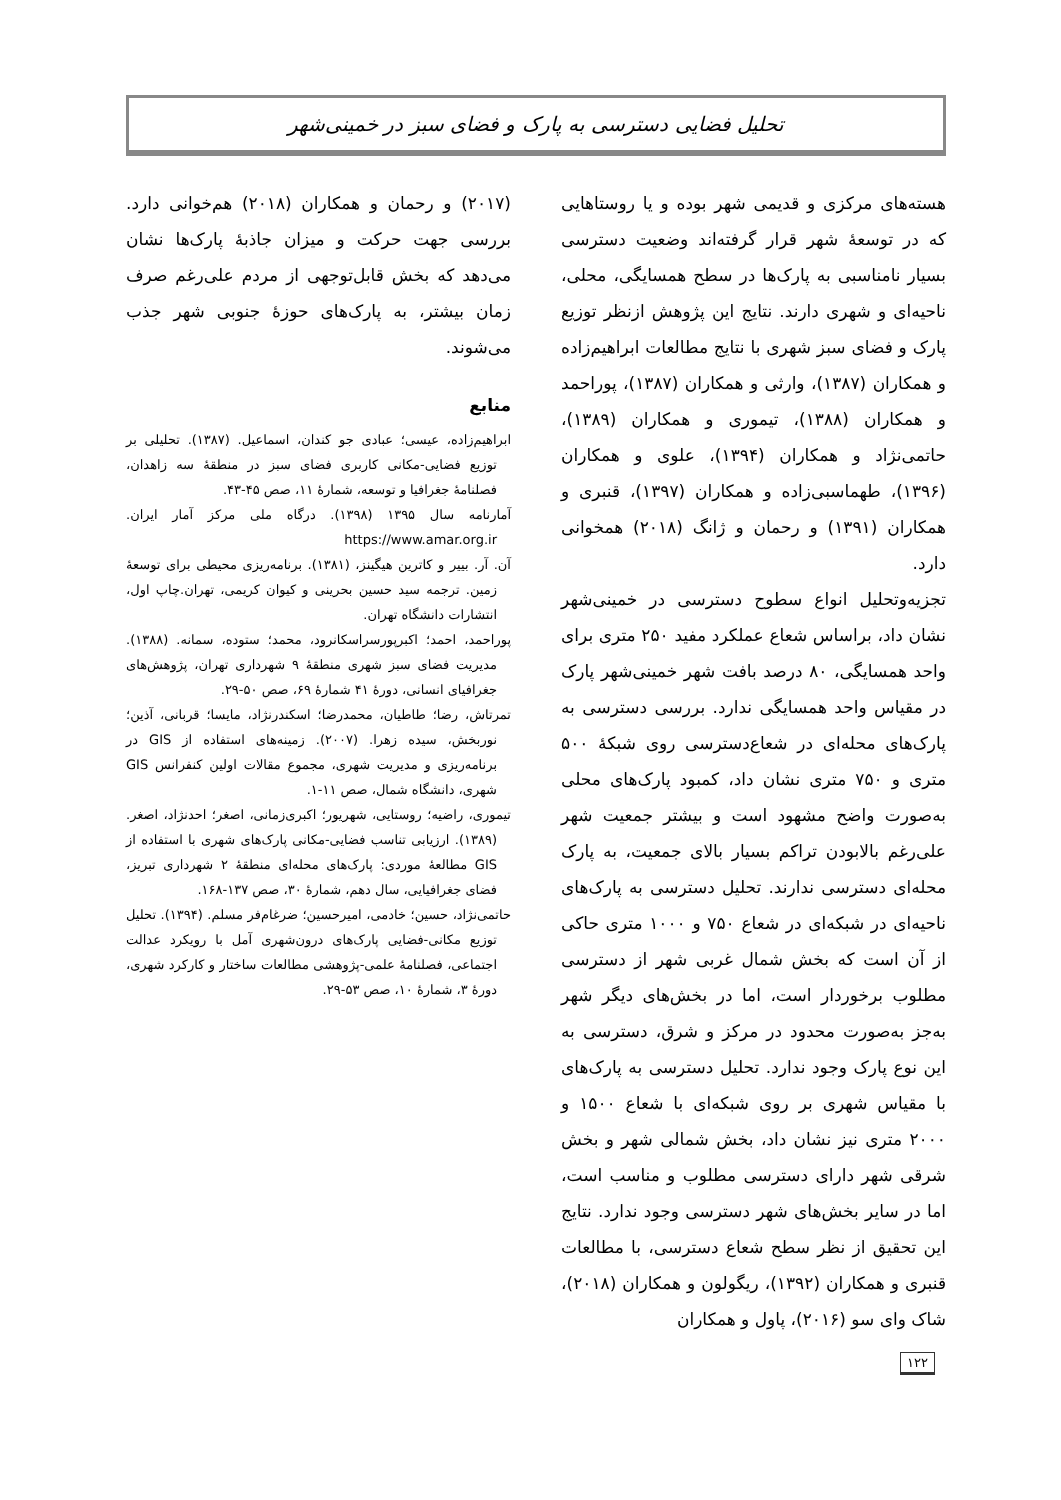تحلیل فضایی دسترسی به پارک و فضای سبز در خمینی‌شهر
هسته‌های مرکزی و قدیمی شهر بوده و یا روستاهایی که در توسعهٔ شهر قرار گرفته‌اند وضعیت دسترسی بسیار نامناسبی به پارک‌ها در سطح همسایگی، محلی، ناحیه‌ای و شهری دارند. نتایج این پژوهش ازنظر توزیع پارک و فضای سبز شهری با نتایج مطالعات ابراهیم‌زاده و همکاران (۱۳۸۷)، وارثی و همکاران (۱۳۸۷)، پوراحمد و همکاران (۱۳۸۸)، تیموری و همکاران (۱۳۸۹)، حاتمی‌نژاد و همکاران (۱۳۹۴)، علوی و همکاران (۱۳۹۶)، طهماسبی‌زاده و همکاران (۱۳۹۷)، قنبری و همکاران (۱۳۹۱) و رحمان و ژانگ (۲۰۱۸) همخوانی دارد.
تجزیه‌وتحلیل انواع سطوح دسترسی در خمینی‌شهر نشان داد، براساس شعاع عملکرد مفید ۲۵۰ متری برای واحد همسایگی، ۸۰ درصد بافت شهر خمینی‌شهر پارک در مقیاس واحد همسایگی ندارد. بررسی دسترسی به پارک‌های محله‌ای در شعاع‌دسترسی روی شبکهٔ ۵۰۰ متری و ۷۵۰ متری نشان داد، کمبود پارک‌های محلی به‌صورت واضح مشهود است و بیشتر جمعیت شهر علی‌رغم بالابودن تراکم بسیار بالای جمعیت، به پارک محله‌ای دسترسی ندارند. تحلیل دسترسی به پارک‌های ناحیه‌ای در شبکه‌ای در شعاع ۷۵۰ و ۱۰۰۰ متری حاکی از آن است که بخش شمال غربی شهر از دسترسی مطلوب برخوردار است، اما در بخش‌های دیگر شهر به‌جز به‌صورت محدود در مرکز و شرق، دسترسی به این نوع پارک وجود ندارد. تحلیل دسترسی به پارک‌های با مقیاس شهری بر روی شبکه‌ای با شعاع ۱۵۰۰ و ۲۰۰۰ متری نیز نشان داد، بخش شمالی شهر و بخش شرقی شهر دارای دسترسی مطلوب و مناسب است، اما در سایر بخش‌های شهر دسترسی وجود ندارد. نتایج این تحقیق از نظر سطح شعاع دسترسی، با مطالعات قنبری و همکاران (۱۳۹۲)، ریگولون و همکاران (۲۰۱۸)، شاک وای سو (۲۰۱۶)، پاول و همکاران
(۲۰۱۷) و رحمان و همکاران (۲۰۱۸) هم‌خوانی دارد. بررسی جهت حرکت و میزان جاذبهٔ پارک‌ها نشان می‌دهد که بخش قابل‌توجهی از مردم علی‌رغم صرف زمان بیشتر، به پارک‌های حوزهٔ جنوبی شهر جذب می‌شوند.
منابع
ابراهیم‌زاده، عیسی؛ عبادی جو کندان، اسماعیل. (۱۳۸۷). تحلیلی بر توزیع فضایی-مکانی کاربری فضای سبز در منطقهٔ سه زاهدان، فصلنامهٔ جغرافیا و توسعه، شمارهٔ ۱۱، صص ۴۵-۴۳.
آمارنامه سال ۱۳۹۵ (۱۳۹۸). درگاه ملی مرکز آمار ایران. https://www.amar.org.ir
آن. آر. بییر و کاترین هیگینز، (۱۳۸۱). برنامه‌ریزی محیطی برای توسعهٔ زمین. ترجمه سید حسین بحرینی و کیوان کریمی، تهران.چاپ اول، انتشارات دانشگاه تهران.
پوراحمد، احمد؛ اکبرپورسراسکانرود، محمد؛ ستوده، سمانه. (۱۳۸۸). مدیریت فضای سبز شهری منطقهٔ ۹ شهرداری تهران، پژوهش‌های جغرافیای انسانی، دورهٔ ۴۱ شمارهٔ ۶۹، صص ۵۰-۲۹.
تمرتاش، رضا؛ طاطیان، محمدرضا؛ اسکندرنژاد، مایسا؛ قربانی، آذین؛ نوربخش، سیده زهرا. (۲۰۰۷). زمینه‌های استفاده از GIS در برنامه‌ریزی و مدیریت شهری، مجموع مقالات اولین کنفرانس GIS شهری، دانشگاه شمال، صص ۱۱-۱.
تیموری، راضیه؛ روستایی، شهریور؛ اکبری‌زمانی، اصغر؛ احدنژاد، اصغر. (۱۳۸۹). ارزیابی تناسب فضایی-مکانی پارک‌های شهری با استفاده از GIS مطالعهٔ موردی: پارک‌های محله‌ای منطقهٔ ۲ شهرداری تبریز، فضای جغرافیایی، سال دهم، شمارهٔ ۳۰، صص ۱۳۷-۱۶۸.
حاتمی‌نژاد، حسین؛ خادمی، امیرحسین؛ ضرغام‌فر مسلم. (۱۳۹۴). تحلیل توزیع مکانی-فضایی پارک‌های درون‌شهری آمل با رویکرد عدالت اجتماعی، فصلنامهٔ علمی-پژوهشی مطالعات ساختار و کارکرد شهری، دورهٔ ۳، شمارهٔ ۱۰، صص ۵۳-۲۹.
۱۲۲